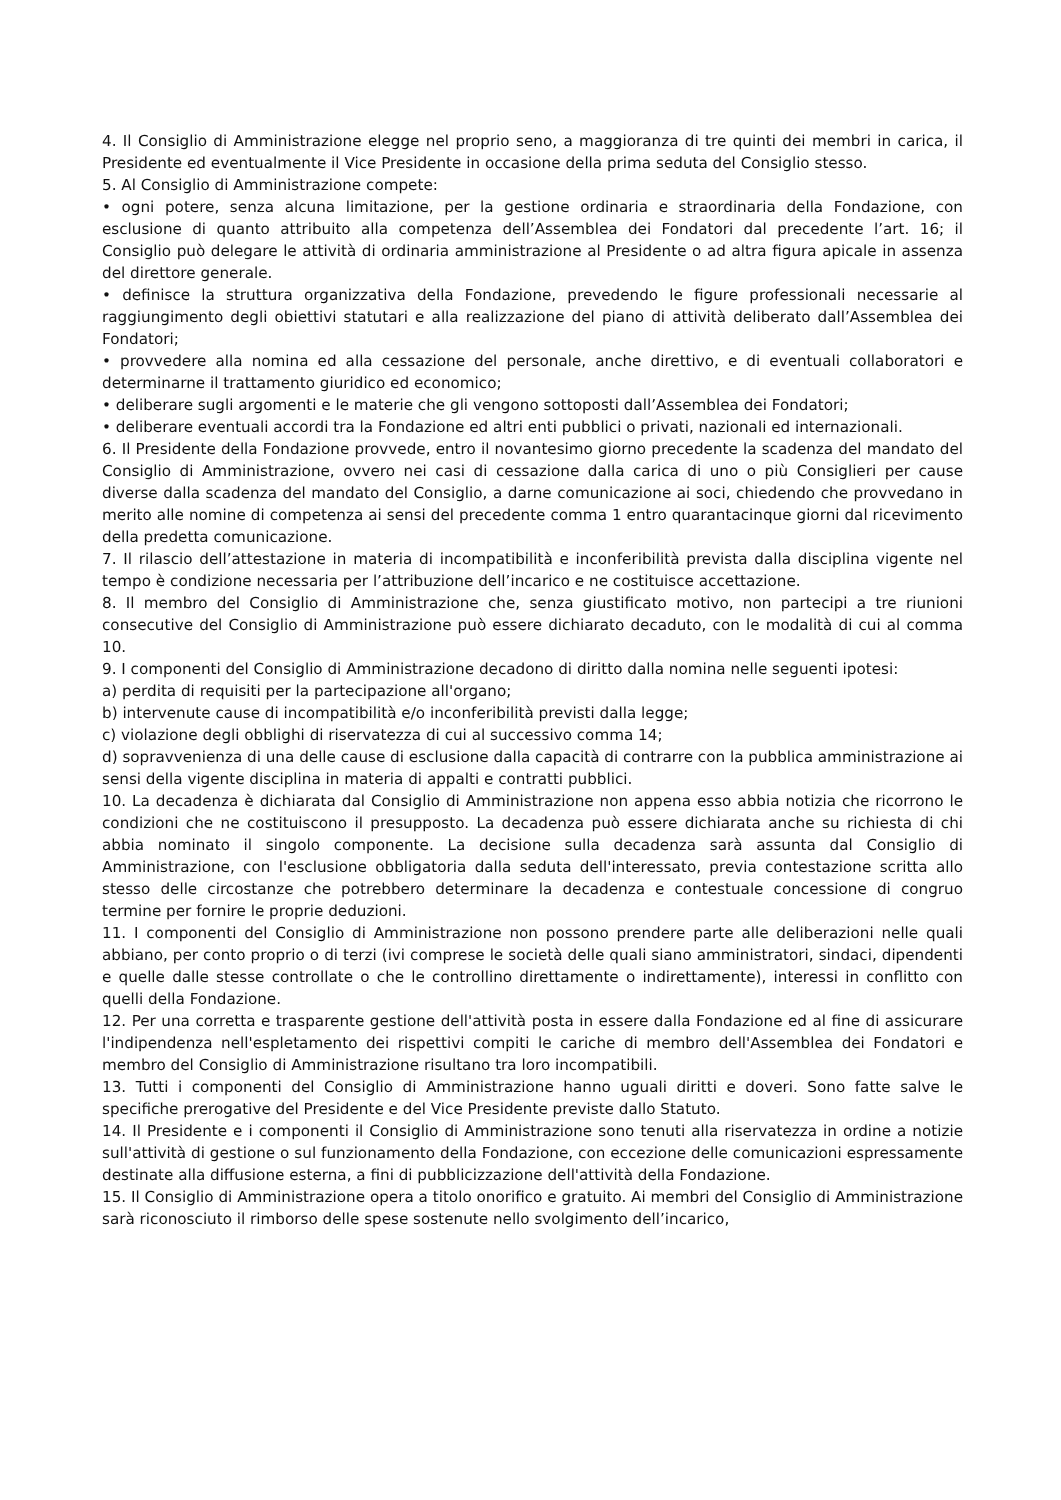4. Il Consiglio di Amministrazione elegge nel proprio seno, a maggioranza di tre quinti dei membri in carica, il Presidente ed eventualmente il Vice Presidente in occasione della prima seduta del Consiglio stesso.
5. Al Consiglio di Amministrazione compete:
• ogni potere, senza alcuna limitazione, per la gestione ordinaria e straordinaria della Fondazione, con esclusione di quanto attribuito alla competenza dell’Assemblea dei Fondatori dal precedente l’art. 16; il Consiglio può delegare le attività di ordinaria amministrazione al Presidente o ad altra figura apicale in assenza del direttore generale.
• definisce la struttura organizzativa della Fondazione, prevedendo le figure professionali necessarie al raggiungimento degli obiettivi statutari e alla realizzazione del piano di attività deliberato dall’Assemblea dei Fondatori;
• provvedere alla nomina ed alla cessazione del personale, anche direttivo, e di eventuali collaboratori e determinarne il trattamento giuridico ed economico;
• deliberare sugli argomenti e le materie che gli vengono sottoposti dall’Assemblea dei Fondatori;
• deliberare eventuali accordi tra la Fondazione ed altri enti pubblici o privati, nazionali ed internazionali.
6. Il Presidente della Fondazione provvede, entro il novantesimo giorno precedente la scadenza del mandato del Consiglio di Amministrazione, ovvero nei casi di cessazione dalla carica di uno o più Consiglieri per cause diverse dalla scadenza del mandato del Consiglio, a darne comunicazione ai soci, chiedendo che provvedano in merito alle nomine di competenza ai sensi del precedente comma 1 entro quarantacinque giorni dal ricevimento della predetta comunicazione.
7. Il rilascio dell’attestazione in materia di incompatibilità e inconferibilità prevista dalla disciplina vigente nel tempo è condizione necessaria per l’attribuzione dell’incarico e ne costituisce accettazione.
8. Il membro del Consiglio di Amministrazione che, senza giustificato motivo, non partecipi a tre riunioni consecutive del Consiglio di Amministrazione può essere dichiarato decaduto, con le modalità di cui al comma 10.
9. I componenti del Consiglio di Amministrazione decadono di diritto dalla nomina nelle seguenti ipotesi:
a) perdita di requisiti per la partecipazione all'organo;
b) intervenute cause di incompatibilità e/o inconferibilità previsti dalla legge;
c) violazione degli obblighi di riservatezza di cui al successivo comma 14;
d) sopravvenienza di una delle cause di esclusione dalla capacità di contrarre con la pubblica amministrazione ai sensi della vigente disciplina in materia di appalti e contratti pubblici.
10. La decadenza è dichiarata dal Consiglio di Amministrazione non appena esso abbia notizia che ricorrono le condizioni che ne costituiscono il presupposto. La decadenza può essere dichiarata anche su richiesta di chi abbia nominato il singolo componente. La decisione sulla decadenza sarà assunta dal Consiglio di Amministrazione, con l'esclusione obbligatoria dalla seduta dell'interessato, previa contestazione scritta allo stesso delle circostanze che potrebbero determinare la decadenza e contestuale concessione di congruo termine per fornire le proprie deduzioni.
11. I componenti del Consiglio di Amministrazione non possono prendere parte alle deliberazioni nelle quali abbiano, per conto proprio o di terzi (ivi comprese le società delle quali siano amministratori, sindaci, dipendenti e quelle dalle stesse controllate o che le controllino direttamente o indirettamente), interessi in conflitto con quelli della Fondazione.
12. Per una corretta e trasparente gestione dell'attività posta in essere dalla Fondazione ed al fine di assicurare l'indipendenza nell'espletamento dei rispettivi compiti le cariche di membro dell'Assemblea dei Fondatori e membro del Consiglio di Amministrazione risultano tra loro incompatibili.
13. Tutti i componenti del Consiglio di Amministrazione hanno uguali diritti e doveri. Sono fatte salve le specifiche prerogative del Presidente e del Vice Presidente previste dallo Statuto.
14. Il Presidente e i componenti il Consiglio di Amministrazione sono tenuti alla riservatezza in ordine a notizie sull'attività di gestione o sul funzionamento della Fondazione, con eccezione delle comunicazioni espressamente destinate alla diffusione esterna, a fini di pubblicizzazione dell'attività della Fondazione.
15. Il Consiglio di Amministrazione opera a titolo onorifico e gratuito. Ai membri del Consiglio di Amministrazione sarà riconosciuto il rimborso delle spese sostenute nello svolgimento dell’incarico,